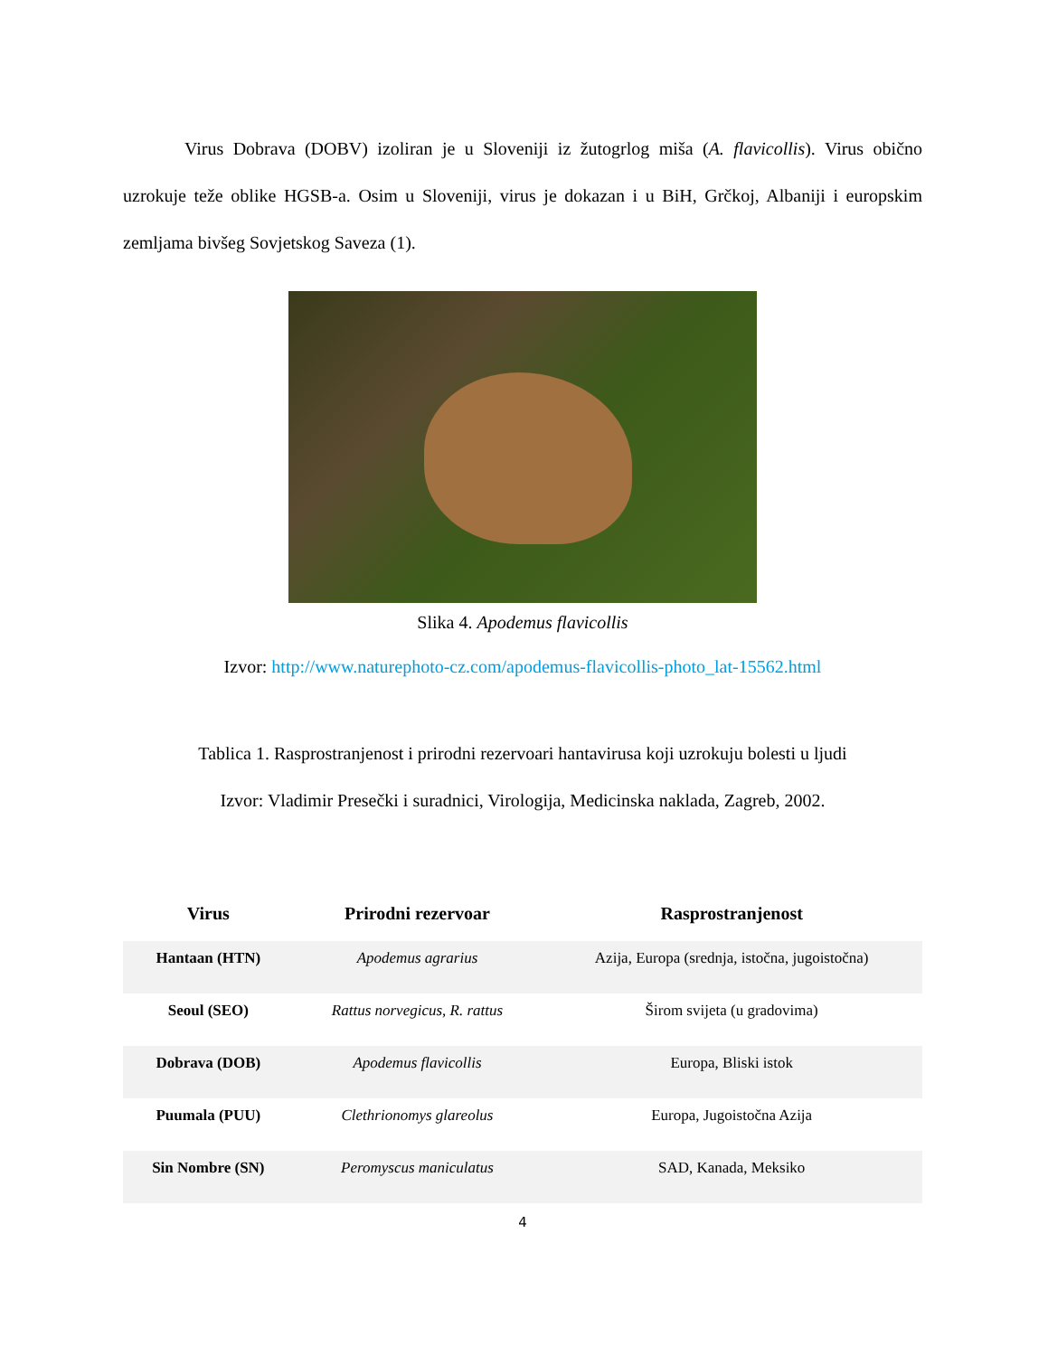Virus Dobrava (DOBV) izoliran je u Sloveniji iz žutogrlog miša (A. flavicollis). Virus obično uzrokuje teže oblike HGSB-a. Osim u Sloveniji, virus je dokazan i u BiH, Grčkoj, Albaniji i europskim zemljama bivšeg Sovjetskog Saveza (1).
Slika 4. Apodemus flavicollis
Izvor: http://www.naturephoto-cz.com/apodemus-flavicollis-photo_lat-15562.html
Tablica 1. Rasprostranjenost i prirodni rezervoari hantavirusa koji uzrokuju bolesti u ljudi
Izvor: Vladimir Presečki i suradnici, Virologija, Medicinska naklada, Zagreb, 2002.
| Virus | Prirodni rezervoar | Rasprostranjenost |
| --- | --- | --- |
| Hantaan (HTN) | Apodemus agrarius | Azija, Europa (srednja, istočna, jugoistočna) |
| Seoul (SEO) | Rattus norvegicus, R. rattus | Širom svijeta (u gradovima) |
| Dobrava (DOB) | Apodemus flavicollis | Europa, Bliski istok |
| Puumala (PUU) | Clethrionomys glareolus | Europa, Jugoistočna Azija |
| Sin Nombre (SN) | Peromyscus maniculatus | SAD, Kanada, Meksiko |
4